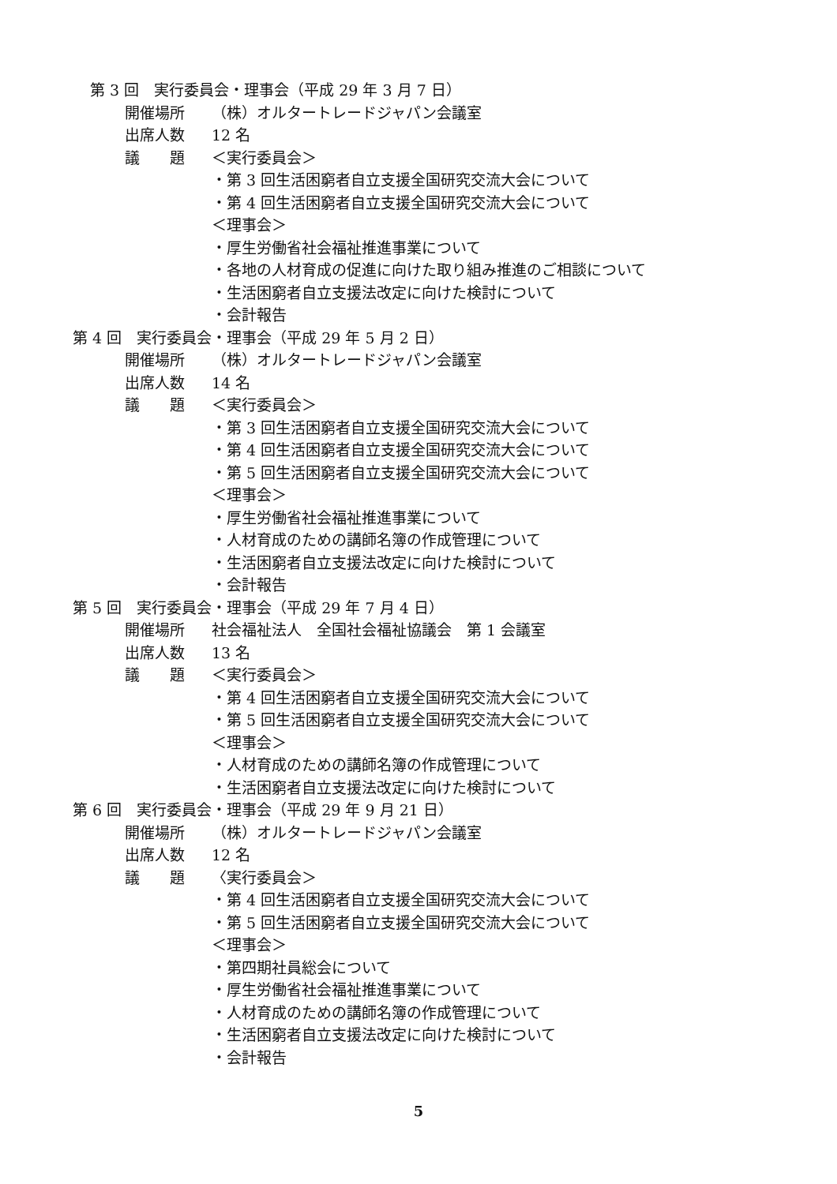第 3 回　実行委員会・理事会（平成 29 年 3 月 7 日）
開催場所 （株）オルタートレードジャパン会議室
出席人数 12 名
議　　題 ＜実行委員会＞
・第 3 回生活困窮者自立支援全国研究交流大会について
・第 4 回生活困窮者自立支援全国研究交流大会について
＜理事会＞
・厚生労働省社会福祉推進事業について
・各地の人材育成の促進に向けた取り組み推進のご相談について
・生活困窮者自立支援法改定に向けた検討について
・会計報告
第 4 回　実行委員会・理事会（平成 29 年 5 月 2 日）
開催場所 （株）オルタートレードジャパン会議室
出席人数 14 名
議　　題 ＜実行委員会＞
・第 3 回生活困窮者自立支援全国研究交流大会について
・第 4 回生活困窮者自立支援全国研究交流大会について
・第 5 回生活困窮者自立支援全国研究交流大会について
＜理事会＞
・厚生労働省社会福祉推進事業について
・人材育成のための講師名簿の作成管理について
・生活困窮者自立支援法改定に向けた検討について
・会計報告
第 5 回　実行委員会・理事会（平成 29 年 7 月 4 日）
開催場所 社会福祉法人　全国社会福祉協議会　第 1 会議室
出席人数 13 名
議　　題 ＜実行委員会＞
・第 4 回生活困窮者自立支援全国研究交流大会について
・第 5 回生活困窮者自立支援全国研究交流大会について
＜理事会＞
・人材育成のための講師名簿の作成管理について
・生活困窮者自立支援法改定に向けた検討について
第 6 回　実行委員会・理事会（平成 29 年 9 月 21 日）
開催場所 （株）オルタートレードジャパン会議室
出席人数 12 名
議　　題 〈実行委員会＞
・第 4 回生活困窮者自立支援全国研究交流大会について
・第 5 回生活困窮者自立支援全国研究交流大会について
＜理事会＞
・第四期社員総会について
・厚生労働省社会福祉推進事業について
・人材育成のための講師名簿の作成管理について
・生活困窮者自立支援法改定に向けた検討について
・会計報告
5